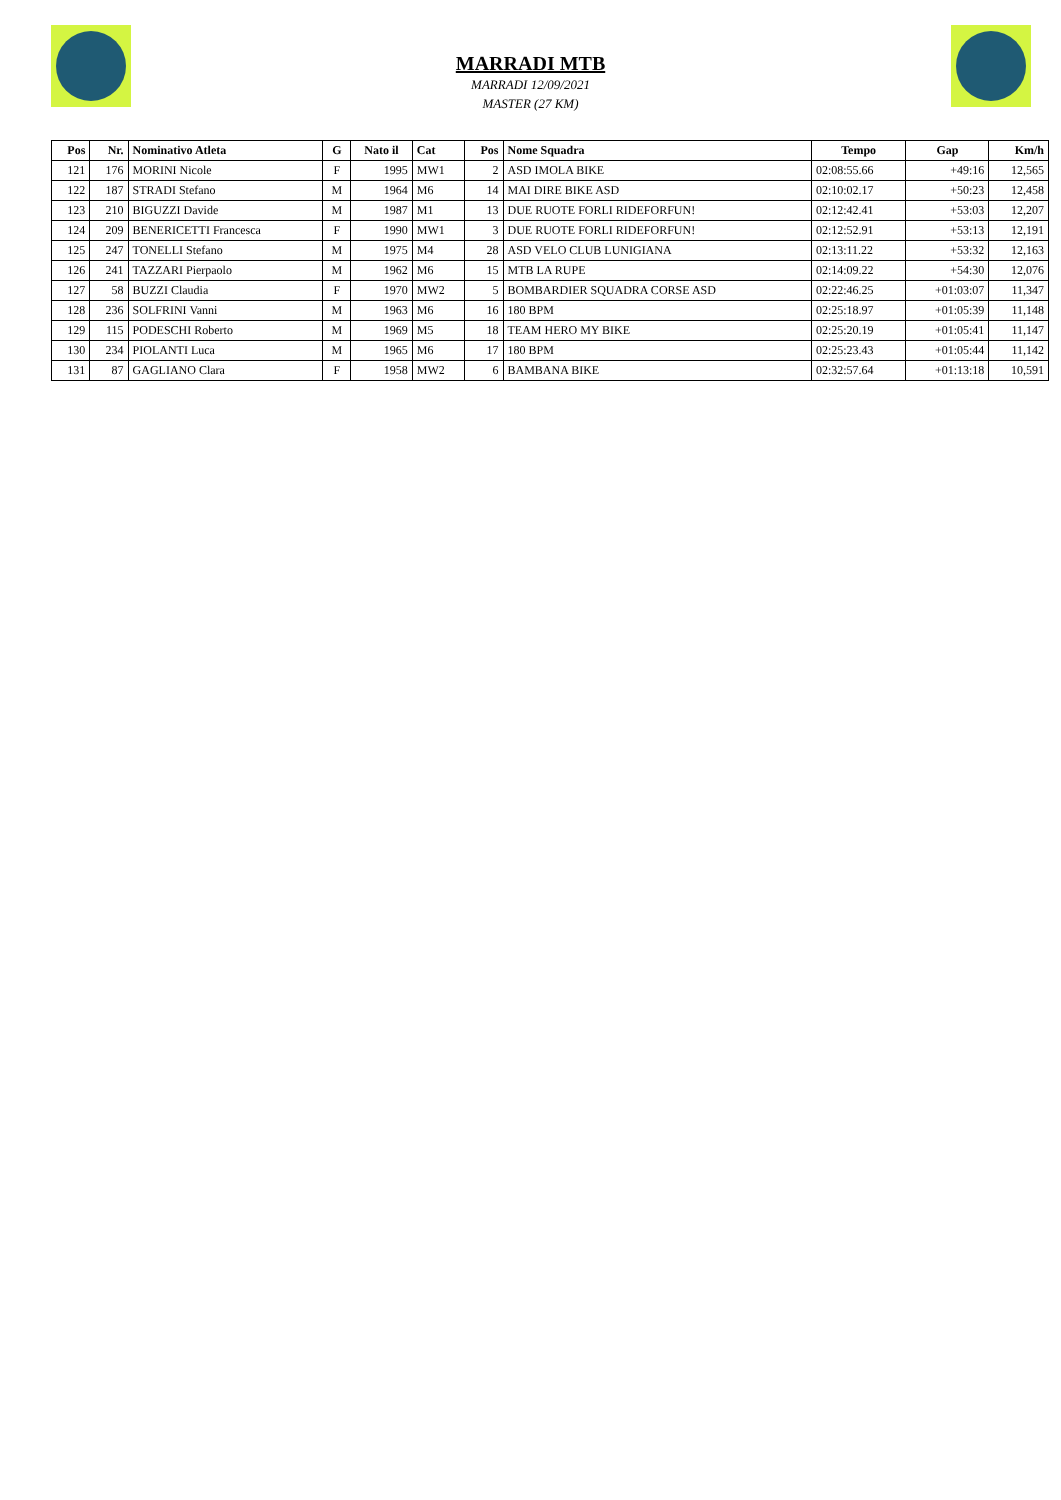MARRADI MTB
MARRADI 12/09/2021
MASTER (27 KM)
| Pos | Nr. | Nominativo Atleta | G | Nato il | Cat | Pos | Nome Squadra | Tempo | Gap | Km/h |
| --- | --- | --- | --- | --- | --- | --- | --- | --- | --- | --- |
| 121 | 176 | MORINI Nicole | F | 1995 | MW1 | 2 | ASD IMOLA BIKE | 02:08:55.66 | +49:16 | 12,565 |
| 122 | 187 | STRADI Stefano | M | 1964 | M6 | 14 | MAI DIRE BIKE ASD | 02:10:02.17 | +50:23 | 12,458 |
| 123 | 210 | BIGUZZI Davide | M | 1987 | M1 | 13 | DUE RUOTE FORLI RIDEFORFUN! | 02:12:42.41 | +53:03 | 12,207 |
| 124 | 209 | BENERICETTI Francesca | F | 1990 | MW1 | 3 | DUE RUOTE FORLI RIDEFORFUN! | 02:12:52.91 | +53:13 | 12,191 |
| 125 | 247 | TONELLI Stefano | M | 1975 | M4 | 28 | ASD VELO CLUB LUNIGIANA | 02:13:11.22 | +53:32 | 12,163 |
| 126 | 241 | TAZZARI Pierpaolo | M | 1962 | M6 | 15 | MTB LA RUPE | 02:14:09.22 | +54:30 | 12,076 |
| 127 | 58 | BUZZI Claudia | F | 1970 | MW2 | 5 | BOMBARDIER SQUADRA CORSE ASD | 02:22:46.25 | +01:03:07 | 11,347 |
| 128 | 236 | SOLFRINI Vanni | M | 1963 | M6 | 16 | 180 BPM | 02:25:18.97 | +01:05:39 | 11,148 |
| 129 | 115 | PODESCHI Roberto | M | 1969 | M5 | 18 | TEAM HERO MY BIKE | 02:25:20.19 | +01:05:41 | 11,147 |
| 130 | 234 | PIOLANTI Luca | M | 1965 | M6 | 17 | 180 BPM | 02:25:23.43 | +01:05:44 | 11,142 |
| 131 | 87 | GAGLIANO Clara | F | 1958 | MW2 | 6 | BAMBANA BIKE | 02:32:57.64 | +01:13:18 | 10,591 |